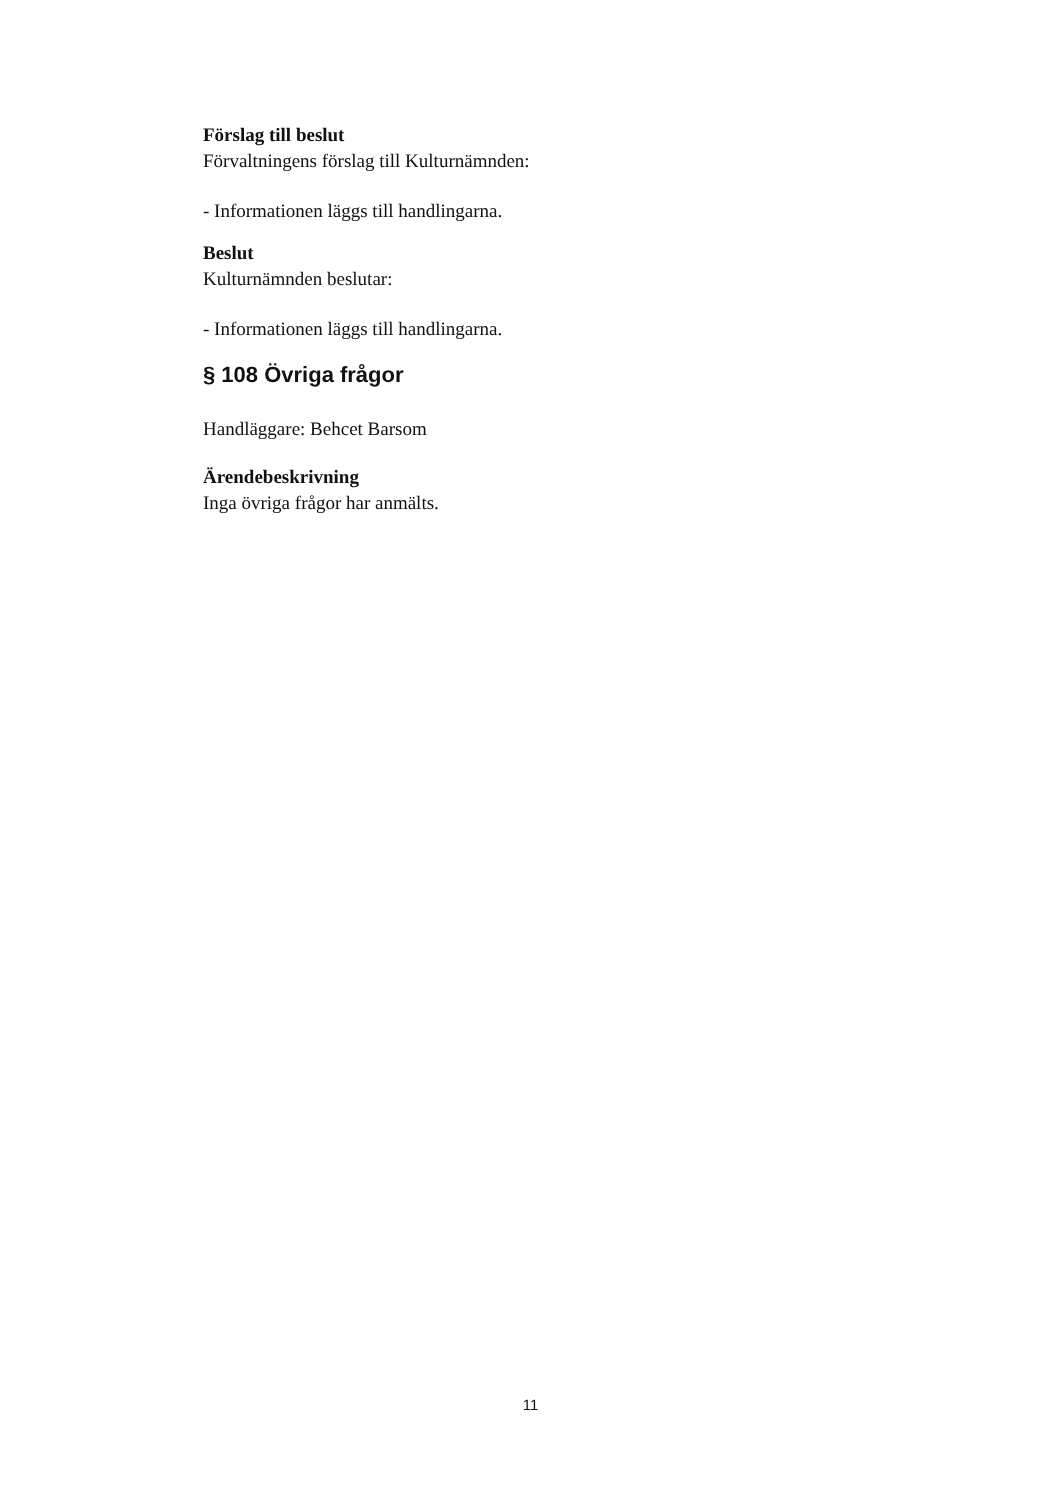Förslag till beslut
Förvaltningens förslag till Kulturnämnden:
- Informationen läggs till handlingarna.
Beslut
Kulturnämnden beslutar:
- Informationen läggs till handlingarna.
§ 108 Övriga frågor
Handläggare: Behcet Barsom
Ärendebeskrivning
Inga övriga frågor har anmälts.
11